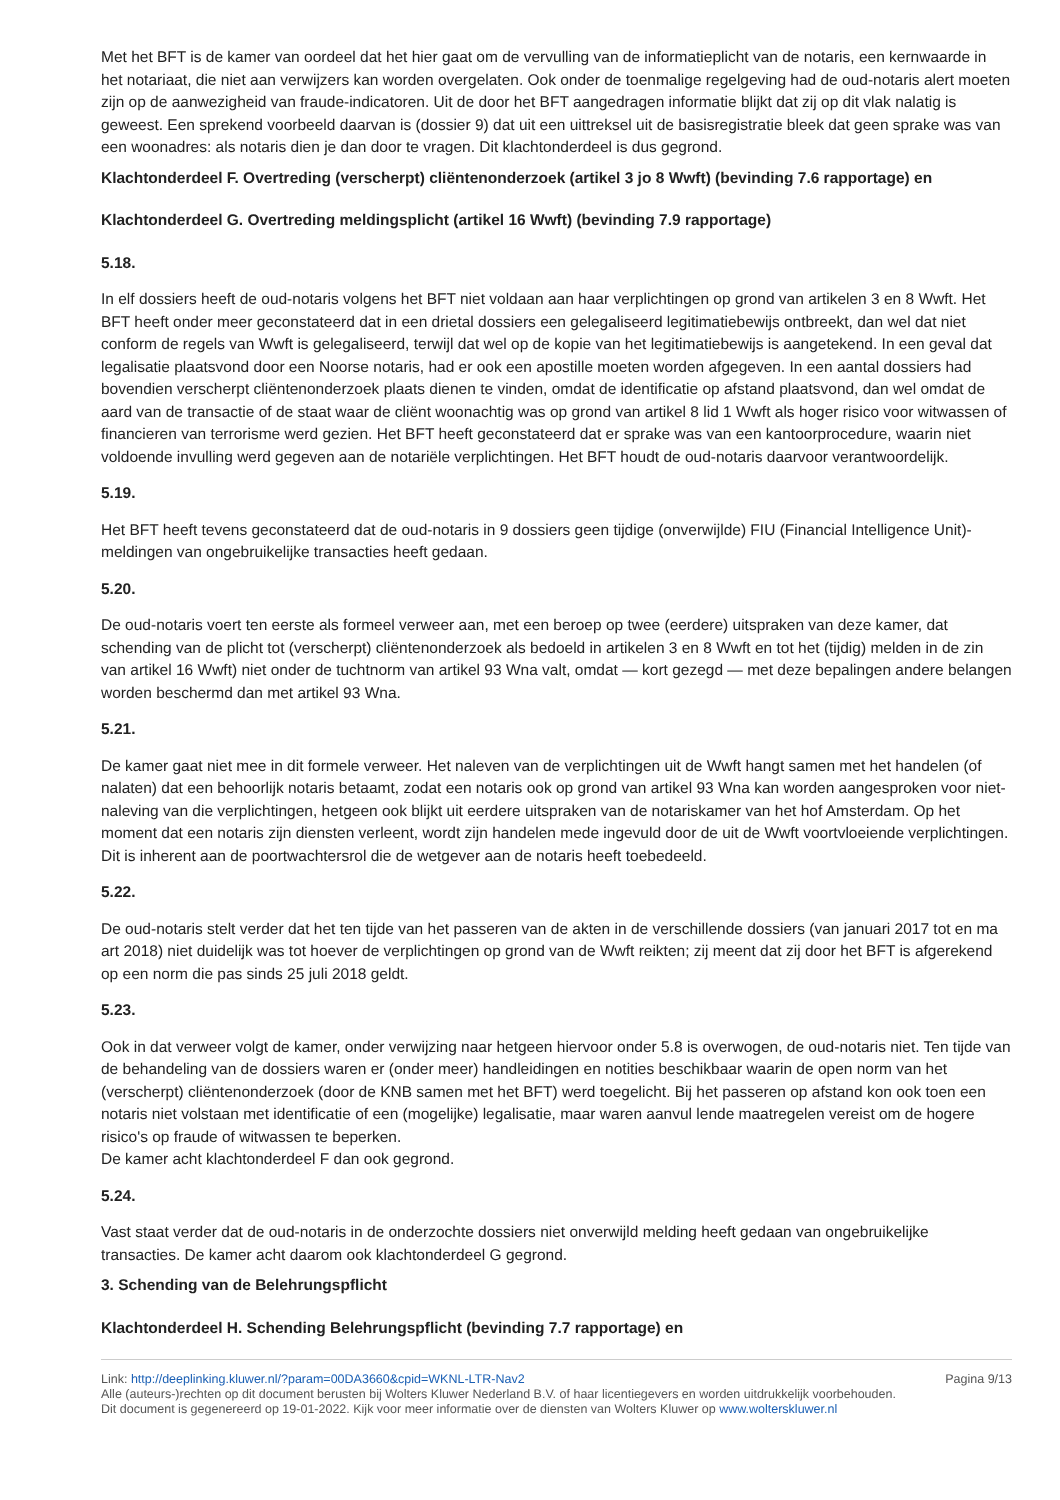Met het BFT is de kamer van oordeel dat het hier gaat om de vervulling van de informatieplicht van de notaris, een kernwaarde in het notariaat, die niet aan verwijzers kan worden overgelaten. Ook onder de toenmalige regelgeving had de oud-notaris alert moeten zijn op de aanwezigheid van fraude-indicatoren. Uit de door het BFT aangedragen informatie blijkt dat zij op dit vlak nalatig is geweest. Een sprekend voorbeeld daarvan is (dossier 9) dat uit een uittreksel uit de basisregistratie bleek dat geen sprake was van een woonadres: als notaris dien je dan door te vragen. Dit klachtonderdeel is dus gegrond.
Klachtonderdeel F. Overtreding (verscherpt) cliëntenonderzoek (artikel 3 jo 8 Wwft) (bevinding 7.6 rapportage) en
Klachtonderdeel G. Overtreding meldingsplicht (artikel 16 Wwft) (bevinding 7.9 rapportage)
5.18.
In elf dossiers heeft de oud-notaris volgens het BFT niet voldaan aan haar verplichtingen op grond van artikelen 3 en 8 Wwft. Het BFT heeft onder meer geconstateerd dat in een drietal dossiers een gelegaliseerd legitimatiebewijs ontbreekt, dan wel dat niet conform de regels van Wwft is gelegaliseerd, terwijl dat wel op de kopie van het legitimatiebewijs is aangetekend. In een geval dat legalisatie plaatsvond door een Noorse notaris, had er ook een apostille moeten worden afgegeven. In een aantal dossiers had bovendien verscherpt cliëntenonderzoek plaats dienen te vinden, omdat de identificatie op afstand plaatsvond, dan wel omdat de aard van de transactie of de staat waar de cliënt woonachtig was op grond van artikel 8 lid 1 Wwft als hoger risico voor witwassen of financieren van terrorisme werd gezien. Het BFT heeft geconstateerd dat er sprake was van een kantoorprocedure, waarin niet voldoende invulling werd gegeven aan de notariële verplichtingen. Het BFT houdt de oud-notaris daarvoor verantwoordelijk.
5.19.
Het BFT heeft tevens geconstateerd dat de oud-notaris in 9 dossiers geen tijdige (onverwijlde) FIU (Financial Intelligence Unit)-meldingen van ongebruikelijke transacties heeft gedaan.
5.20.
De oud-notaris voert ten eerste als formeel verweer aan, met een beroep op twee (eerdere) uitspraken van deze kamer, dat schending van de plicht tot (verscherpt) cliëntenonderzoek als bedoeld in artikelen 3 en 8 Wwft en tot het (tijdig) melden in de zin van artikel 16 Wwft) niet onder de tuchtnorm van artikel 93 Wna valt, omdat — kort gezegd — met deze bepalingen andere belangen worden beschermd dan met artikel 93 Wna.
5.21.
De kamer gaat niet mee in dit formele verweer. Het naleven van de verplichtingen uit de Wwft hangt samen met het handelen (of nalaten) dat een behoorlijk notaris betaamt, zodat een notaris ook op grond van artikel 93 Wna kan worden aangesproken voor niet-naleving van die verplichtingen, hetgeen ook blijkt uit eerdere uitspraken van de notariskamer van het hof Amsterdam. Op het moment dat een notaris zijn diensten verleent, wordt zijn handelen mede ingevuld door de uit de Wwft voortvloeiende verplichtingen. Dit is inherent aan de poortwachtersrol die de wetgever aan de notaris heeft toebedeeld.
5.22.
De oud-notaris stelt verder dat het ten tijde van het passeren van de akten in de verschillende dossiers (van januari 2017 tot en ma art 2018) niet duidelijk was tot hoever de verplichtingen op grond van de Wwft reikten; zij meent dat zij door het BFT is afgerekend op een norm die pas sinds 25 juli 2018 geldt.
5.23.
Ook in dat verweer volgt de kamer, onder verwijzing naar hetgeen hiervoor onder 5.8 is overwogen, de oud-notaris niet. Ten tijde van de behandeling van de dossiers waren er (onder meer) handleidingen en notities beschikbaar waarin de open norm van het (verscherpt) cliëntenonderzoek (door de KNB samen met het BFT) werd toegelicht. Bij het passeren op afstand kon ook toen een notaris niet volstaan met identificatie of een (mogelijke) legalisatie, maar waren aanvul lende maatregelen vereist om de hogere risico's op fraude of witwassen te beperken.
De kamer acht klachtonderdeel F dan ook gegrond.
5.24.
Vast staat verder dat de oud-notaris in de onderzochte dossiers niet onverwijld melding heeft gedaan van ongebruikelijke transacties. De kamer acht daarom ook klachtonderdeel G gegrond.
3. Schending van de Belehrungspflicht
Klachtonderdeel H. Schending Belehrungspflicht (bevinding 7.7 rapportage) en
Link: http://deeplinking.kluwer.nl/?param=00DA3660&cpid=WKNL-LTR-Nav2
Alle (auteurs-)rechten op dit document berusten bij Wolters Kluwer Nederland B.V. of haar licentiegevers en worden uitdrukkelijk voorbehouden. Dit document is gegenereerd op 19-01-2022. Kijk voor meer informatie over de diensten van Wolters Kluwer op www.wolterskluwer.nl
Pagina 9/13